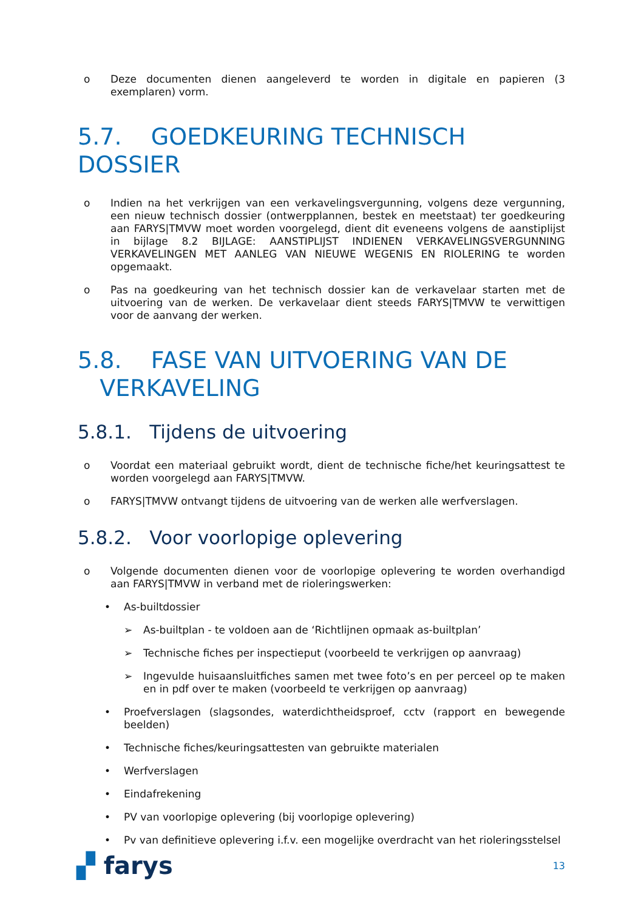o Deze documenten dienen aangeleverd te worden in digitale en papieren (3 exemplaren) vorm.
5.7. GOEDKEURING TECHNISCH DOSSIER
o Indien na het verkrijgen van een verkavelingsvergunning, volgens deze vergunning, een nieuw technisch dossier (ontwerpplannen, bestek en meetstaat) ter goedkeuring aan FARYS|TMVW moet worden voorgelegd, dient dit eveneens volgens de aanstiplijst in bijlage 8.2 BIJLAGE: AANSTIPLIJST INDIENEN VERKAVELINGSVERGUNNING VERKAVELINGEN MET AANLEG VAN NIEUWE WEGENIS EN RIOLERING te worden opgemaakt.
o Pas na goedkeuring van het technisch dossier kan de verkavelaar starten met de uitvoering van de werken. De verkavelaar dient steeds FARYS|TMVW te verwittigen voor de aanvang der werken.
5.8. FASE VAN UITVOERING VAN DE
VERKAVELING
5.8.1. Tijdens de uitvoering
o Voordat een materiaal gebruikt wordt, dient de technische fiche/het keuringsattest te worden voorgelegd aan FARYS|TMVW.
o FARYS|TMVW ontvangt tijdens de uitvoering van de werken alle werfverslagen.
5.8.2. Voor voorlopige oplevering
o Volgende documenten dienen voor de voorlopige oplevering te worden overhandigd aan FARYS|TMVW in verband met de rioleringswerken:
• As-builtdossier
➢ As-builtplan - te voldoen aan de ‘Richtlijnen opmaak as-builtplan’
➢ Technische fiches per inspectieput (voorbeeld te verkrijgen op aanvraag)
➢ Ingevulde huisaansluitfiches samen met twee foto’s en per perceel op te maken en in pdf over te maken (voorbeeld te verkrijgen op aanvraag)
• Proefverslagen (slagsondes, waterdichtheidsproef, cctv (rapport en bewegende beelden)
• Technische fiches/keuringsattesten van gebruikte materialen
• Werfverslagen
• Eindafrekening
• PV van voorlopige oplevering (bij voorlopige oplevering)
• Pv van definitieve oplevering i.f.v. een mogelijke overdracht van het rioleringsstelsel
▞ farys 13